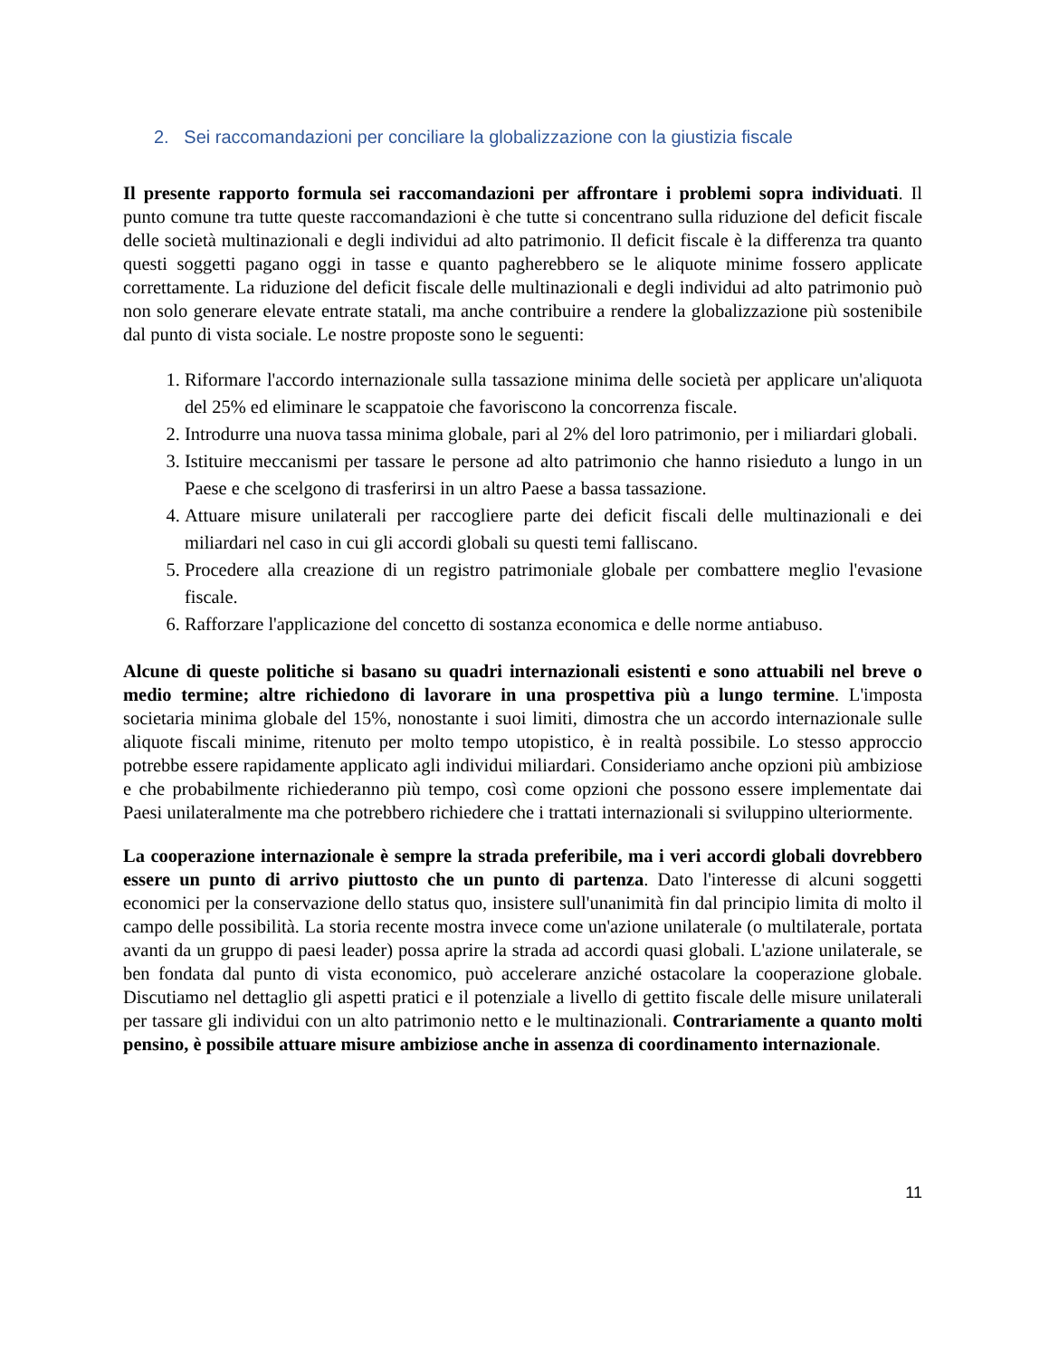2. Sei raccomandazioni per conciliare la globalizzazione con la giustizia fiscale
Il presente rapporto formula sei raccomandazioni per affrontare i problemi sopra individuati. Il punto comune tra tutte queste raccomandazioni è che tutte si concentrano sulla riduzione del deficit fiscale delle società multinazionali e degli individui ad alto patrimonio. Il deficit fiscale è la differenza tra quanto questi soggetti pagano oggi in tasse e quanto pagherebbero se le aliquote minime fossero applicate correttamente. La riduzione del deficit fiscale delle multinazionali e degli individui ad alto patrimonio può non solo generare elevate entrate statali, ma anche contribuire a rendere la globalizzazione più sostenibile dal punto di vista sociale. Le nostre proposte sono le seguenti:
1. Riformare l'accordo internazionale sulla tassazione minima delle società per applicare un'aliquota del 25% ed eliminare le scappatoie che favoriscono la concorrenza fiscale.
2. Introdurre una nuova tassa minima globale, pari al 2% del loro patrimonio, per i miliardari globali.
3. Istituire meccanismi per tassare le persone ad alto patrimonio che hanno risieduto a lungo in un Paese e che scelgono di trasferirsi in un altro Paese a bassa tassazione.
4. Attuare misure unilaterali per raccogliere parte dei deficit fiscali delle multinazionali e dei miliardari nel caso in cui gli accordi globali su questi temi falliscano.
5. Procedere alla creazione di un registro patrimoniale globale per combattere meglio l'evasione fiscale.
6. Rafforzare l'applicazione del concetto di sostanza economica e delle norme antiabuso.
Alcune di queste politiche si basano su quadri internazionali esistenti e sono attuabili nel breve o medio termine; altre richiedono di lavorare in una prospettiva più a lungo termine. L'imposta societaria minima globale del 15%, nonostante i suoi limiti, dimostra che un accordo internazionale sulle aliquote fiscali minime, ritenuto per molto tempo utopistico, è in realtà possibile. Lo stesso approccio potrebbe essere rapidamente applicato agli individui miliardari. Consideriamo anche opzioni più ambiziose e che probabilmente richiederanno più tempo, così come opzioni che possono essere implementate dai Paesi unilateralmente ma che potrebbero richiedere che i trattati internazionali si sviluppino ulteriormente.
La cooperazione internazionale è sempre la strada preferibile, ma i veri accordi globali dovrebbero essere un punto di arrivo piuttosto che un punto di partenza. Dato l'interesse di alcuni soggetti economici per la conservazione dello status quo, insistere sull'unanimità fin dal principio limita di molto il campo delle possibilità. La storia recente mostra invece come un'azione unilaterale (o multilaterale, portata avanti da un gruppo di paesi leader) possa aprire la strada ad accordi quasi globali. L'azione unilaterale, se ben fondata dal punto di vista economico, può accelerare anziché ostacolare la cooperazione globale. Discutiamo nel dettaglio gli aspetti pratici e il potenziale a livello di gettito fiscale delle misure unilaterali per tassare gli individui con un alto patrimonio netto e le multinazionali. Contrariamente a quanto molti pensino, è possibile attuare misure ambiziose anche in assenza di coordinamento internazionale.
11